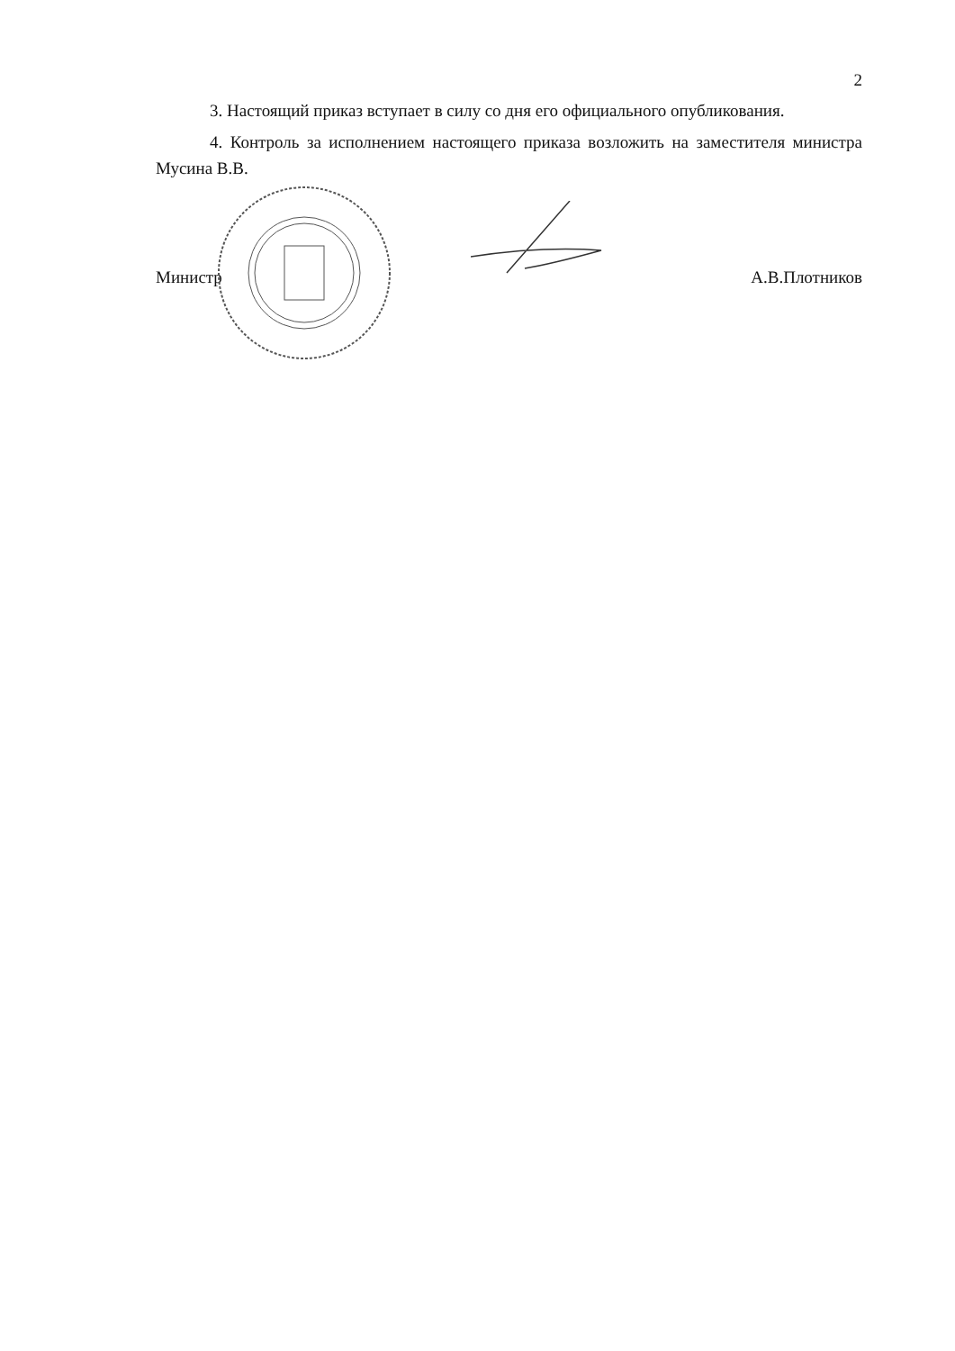2
3. Настоящий приказ вступает в силу со дня его официального опубликования.
4. Контроль за исполнением настоящего приказа возложить на заместителя министра Мусина В.В.
Министр А.В.Плотников